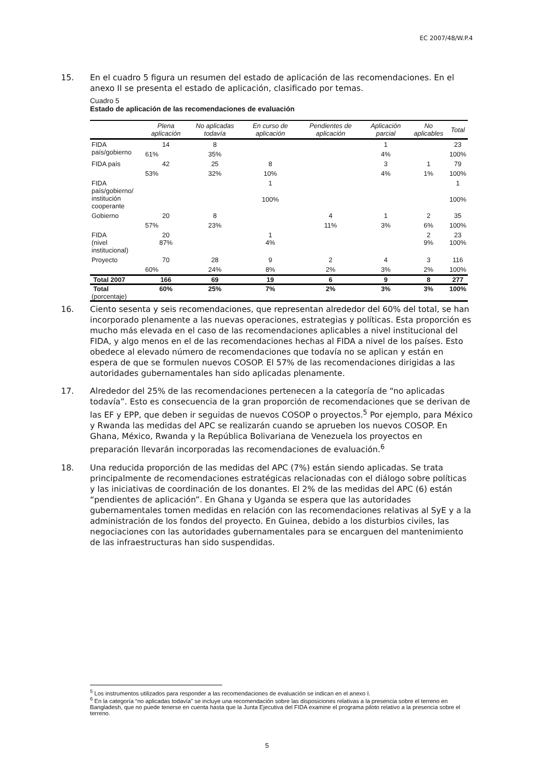EC 2007/48/W.P.4
15. En el cuadro 5 figura un resumen del estado de aplicación de las recomendaciones. En el anexo II se presenta el estado de aplicación, clasificado por temas.
Cuadro 5
Estado de aplicación de las recomendaciones de evaluación
| | Plena aplicación | No aplicadas todavía | En curso de aplicación | Pendientes de aplicación | Aplicación parcial | No aplicables | Total |
| --- | --- | --- | --- | --- | --- | --- | --- |
| FIDA país/gobierno | 14 | 8 | | | 1 | | 23 |
| | 61% | 35% | | | 4% | | 100% |
| FIDA país | 42 | 25 | 8 | | 3 | 1 | 79 |
| | 53% | 32% | 10% | | 4% | 1% | 100% |
| FIDA país/gobierno/ institución cooperante | | | 1 | | | | 1 |
| | | | 100% | | | | 100% |
| Gobierno | 20 | 8 | | 4 | 1 | 2 | 35 |
| | 57% | 23% | | 11% | 3% | 6% | 100% |
| FIDA (nivel institucional) | 20 87% | | 1 4% | | | 2 9% | 23 100% |
| Proyecto | 70 | 28 | 9 | 2 | 4 | 3 | 116 |
| | 60% | 24% | 8% | 2% | 3% | 2% | 100% |
| Total 2007 | 166 | 69 | 19 | 6 | 9 | 8 | 277 |
| Total (porcentaje) | 60% | 25% | 7% | 2% | 3% | 3% | 100% |
16. Ciento sesenta y seis recomendaciones, que representan alrededor del 60% del total, se han incorporado plenamente a las nuevas operaciones, estrategias y políticas. Esta proporción es mucho más elevada en el caso de las recomendaciones aplicables a nivel institucional del FIDA, y algo menos en el de las recomendaciones hechas al FIDA a nivel de los países. Esto obedece al elevado número de recomendaciones que todavía no se aplican y están en espera de que se formulen nuevos COSOP. El 57% de las recomendaciones dirigidas a las autoridades gubernamentales han sido aplicadas plenamente.
17. Alrededor del 25% de las recomendaciones pertenecen a la categoría de “no aplicadas todavía”. Esto es consecuencia de la gran proporción de recomendaciones que se derivan de las EF y EPP, que deben ir seguidas de nuevos COSOP o proyectos.<sup>5</sup> Por ejemplo, para México y Rwanda las medidas del APC se realizarán cuando se aprueben los nuevos COSOP. En Ghana, México, Rwanda y la República Bolivariana de Venezuela los proyectos en preparación llevarán incorporadas las recomendaciones de evaluación.<sup>6</sup>
18. Una reducida proporción de las medidas del APC (7%) están siendo aplicadas. Se trata principalmente de recomendaciones estratégicas relacionadas con el diálogo sobre políticas y las iniciativas de coordinación de los donantes. El 2% de las medidas del APC (6) están “pendientes de aplicación”. En Ghana y Uganda se espera que las autoridades gubernamentales tomen medidas en relación con las recomendaciones relativas al SyE y a la administración de los fondos del proyecto. En Guinea, debido a los disturbios civiles, las negociaciones con las autoridades gubernamentales para se encarguen del mantenimiento de las infraestructuras han sido suspendidas.
<sup>5</sup> Los instrumentos utilizados para responder a las recomendaciones de evaluación se indican en el anexo I.
<sup>6</sup> En la categoría “no aplicadas todavía” se incluye una recomendación sobre las disposiciones relativas a la presencia sobre el terreno en Bangladesh, que no puede tenerse en cuenta hasta que la Junta Ejecutiva del FIDA examine el programa piloto relativo a la presencia sobre el terreno.
5